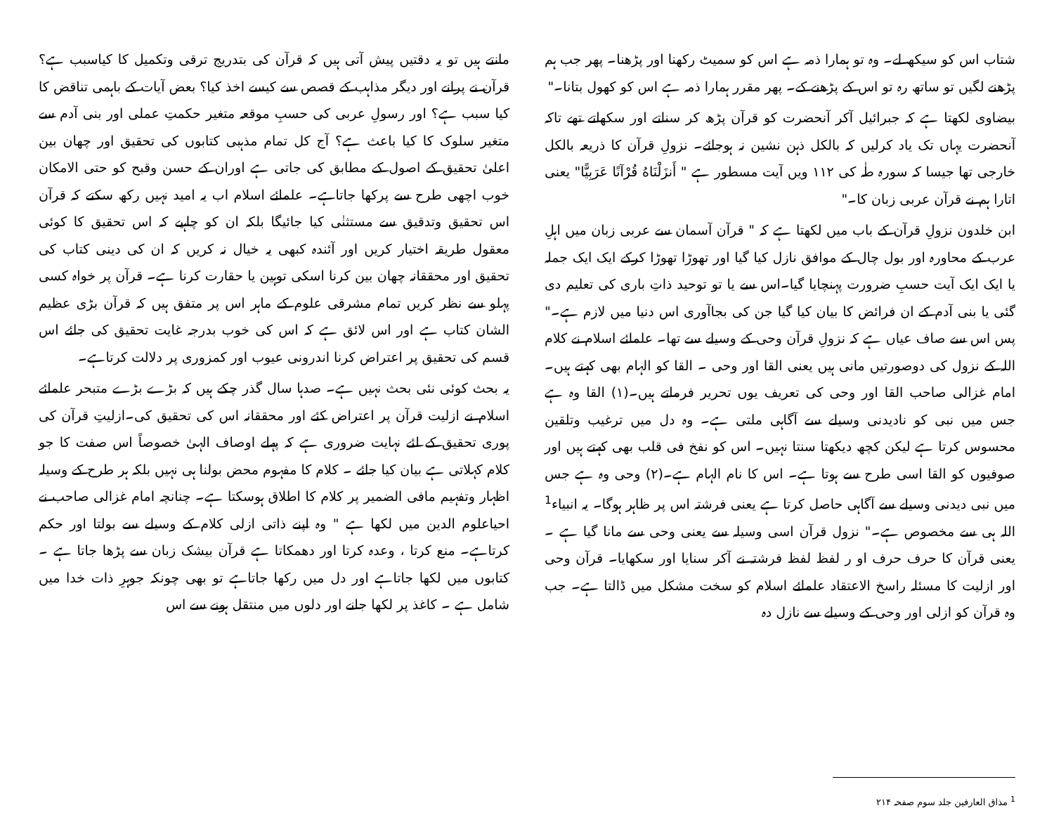شتاب اس کو سیکھ لے۔ وہ تو ہمارا ذمہ ہے اس کو سمیٹ رکھنا اور پڑھنا۔ پھر جب ہم پڑھنے لگیں تو ساتھ رہ تو اس کے پڑھنے کے۔ پھر مقرر ہمارا ذمہ ہے اس کو کھول بتانا۔"
بیضاوی لکھتا ہے کہ جبرائیل آکر آنحضرت کو قرآن پڑھ کر سناتے اور سکھاتے تھے تاکہ آنحضرت یہاں تک یاد کرلیں کہ بالکل ذہن نشین نہ ہوجائے۔ نزولِ قرآن کا ذریعہ بالکل خارجی تھا جیسا کہ سورہ طٰہ کی ۱۱۲ ویں آیت مسطور ہے " أَنزَلْنَاهُ قُرْآنًا عَرَبِيًّا" یعنی اتارا ہم نے قرآن عربی زبان کا۔"
ابن خلدون نزولِ قرآن کے باب میں لکھتا ہے کہ " قرآن آسمان سے عربی زبان میں اہلِ عرب کے محاورہ اور بول چال کے موافق نازل کیا گیا اور تھوڑا تھوڑا کرکے ایک ایک جملہ یا ایک ایک آیت حسبِ ضرورت پہنچایا گیا۔اس سے یا تو توحید ذاتِ باری کی تعلیم دی گئی یا بنی آدم کے ان فرائض کا بیان کیا گیا جن کی بجاآوری اس دنیا میں لازم ہے۔" پس اس سے صاف عیاں ہے کہ نزولِ قرآن وحی کے وسیلے سے تھا۔ علمائے اسلام نے کلام اللہ کے نزول کی دوصورتیں مانی ہیں یعنی القا اور وحی ۔ القا کو الہام بھی کہتے ہیں۔ امام غزالی صاحب القا اور وحی کی تعریف یوں تحریر فرماتے ہیں۔(۱) القا وہ ہے جس میں نبی کو نادیدنی وسیلے سے آگاہی ملتی ہے۔ وہ دل میں ترغیب وتلقین محسوس کرتا ہے لیکن کچھ دیکھتا سنتا نہیں۔ اس کو نفخ فی قلب بھی کہتے ہیں اور صوفیوں کو القا اسی طرح سے ہوتا ہے۔ اس کا نام الہام ہے۔(۲) وحی وہ ہے جس میں نبی دیدنی وسیلے سے آگاہی حاصل کرتا ہے یعنی فرشتہ اس پر ظاہر ہوگا۔ یہ انبیاء<sup>1</sup> اللہ ہی سے مخصوص ہے۔" نزول قرآن اسی وسیلہ سے یعنی وحی سے مانا گیا ہے ۔ یعنی قرآن کا حرف حرف او ر لفظ لفظ فرشتہ نے آکر سنایا اور سکھایا۔ قرآن وحی اور ازلیت کا مسئلہ راسخ الاعتقاد علمائے اسلام کو سخت مشکل میں ڈالتا ہے۔ جب وہ قرآن کو ازلی اور وحی کے وسیلے سے نازل دہ
<sup>1</sup> مذاق العارفین جلد سوم صفحہ ۲۱۴
مانتے ہیں تو یہ دقتیں پیش آتی ہیں کہ قرآن کی بتدریج ترقی وتکمیل کا کیاسبب ہے؟ قرآن نے پرانے اور دیگر مذاہب کے قصص سے کیسے اخذ کیا؟ بعض آیات کے باہمی تناقض کا کیا سبب ہے؟ اور رسولِ عربی کی حسبِ موقعہ متغیر حکمتِ عملی اور بنی آدم سے متغیر سلوک کا کیا باعث ہے؟ آج کل تمام مذہبی کتابوں کی تحقیق اور چھان بین اعلیٰ تحقیق کے اصول کے مطابق کی جاتی ہے اوران کے حسن وقبح کو حتی الامکان خوب اچھی طرح سے پرکھا جاتاہے۔ علمائے اسلام اب یہ امید نہیں رکھ سکتے کہ قرآن اس تحقیق وتدقیق سے مستثنٰی کیا جائیگا بلکہ ان کو چاہیے کہ اس تحقیق کا کوئی معقول طریقہ اختیار کریں اور آئندہ کبھی یہ خیال نہ کریں کہ ان کی دینی کتاب کی تحقیق اور محققانہ چھان بین کرنا اسکی توہین یا حقارت کرنا ہے۔ قرآن پر خواہ کسی پہلو سے نظر کریں تمام مشرقی علوم کے ماہر اس پر متفق ہیں کہ قرآن بڑی عظیم الشان کتاب ہے اور اس لائق ہے کہ اس کی خوب بدرجہ غایت تحقیق کی جائے اس قسم کی تحقیق پر اعتراض کرنا اندرونی عیوب اور کمزوری پر دلالت کرتاہے۔
یہ بحث کوئی نئی بحث نہیں ہے۔ صدہا سال گذر چکے ہیں کہ بڑے بڑے متبحر علمائے اسلام نے ازلیت قرآن پر اعتراض کئے اور محققانہ اس کی تحقیق کی۔ازلیتِ قرآن کی پوری تحقیق کے لئے نہایت ضروری ہے کہ پہلے اوصاف الہیٰ خصوصاً اس صفت کا جو کلام کہلاتی ہے بیان کیا جائے ۔ کلام کا مفہوم محض بولنا ہی نہیں بلکہ ہر طرح کے وسیلہ اظہار وتفہیم مافی الضمیر پر کلام کا اطلاق ہوسکتا ہے۔ چنانچہ امام غزالی صاحب نے احیاعلوم الدین میں لکھا ہے " وہ اپنے ذاتی ازلی کلام کے وسیلے سے بولتا اور حکم کرتاہے۔ منع کرتا ، وعدہ کرتا اور دھمکاتا ہے قرآن بیشک زبان سے پڑھا جاتا ہے ۔ کتابوں میں لکھا جاتاہے اور دل میں رکھا جاتاہے تو بھی چونکہ جوہرِ ذات خدا میں شامل ہے ۔ کاغذ پر لکھا جانے اور دلوں میں منتقل ہونے سے اس